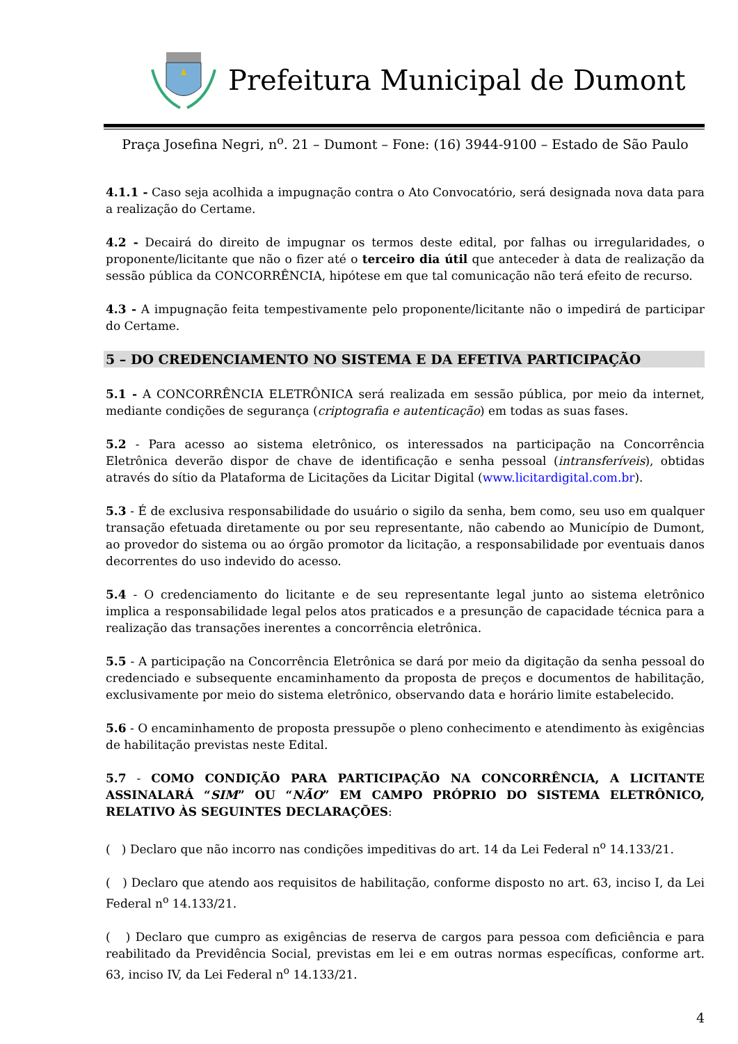Prefeitura Municipal de Dumont
Praça Josefina Negri, n<sup>o</sup>. 21 – Dumont – Fone: (16) 3944-9100 – Estado de São Paulo
4.1.1 - Caso seja acolhida a impugnação contra o Ato Convocatório, será designada nova data para a realização do Certame.
4.2 - Decairá do direito de impugnar os termos deste edital, por falhas ou irregularidades, o proponente/licitante que não o fizer até o terceiro dia útil que anteceder à data de realização da sessão pública da CONCORRÊNCIA, hipótese em que tal comunicação não terá efeito de recurso.
4.3 - A impugnação feita tempestivamente pelo proponente/licitante não o impedirá de participar do Certame.
5 – DO CREDENCIAMENTO NO SISTEMA E DA EFETIVA PARTICIPAÇÃO
5.1 - A CONCORRÊNCIA ELETRÔNICA será realizada em sessão pública, por meio da internet, mediante condições de segurança (criptografia e autenticação) em todas as suas fases.
5.2 - Para acesso ao sistema eletrônico, os interessados na participação na Concorrência Eletrônica deverão dispor de chave de identificação e senha pessoal (intransferíveis), obtidas através do sítio da Plataforma de Licitações da Licitar Digital (www.licitardigital.com.br).
5.3 - É de exclusiva responsabilidade do usuário o sigilo da senha, bem como, seu uso em qualquer transação efetuada diretamente ou por seu representante, não cabendo ao Município de Dumont, ao provedor do sistema ou ao órgão promotor da licitação, a responsabilidade por eventuais danos decorrentes do uso indevido do acesso.
5.4 - O credenciamento do licitante e de seu representante legal junto ao sistema eletrônico implica a responsabilidade legal pelos atos praticados e a presunção de capacidade técnica para a realização das transações inerentes a concorrência eletrônica.
5.5 - A participação na Concorrência Eletrônica se dará por meio da digitação da senha pessoal do credenciado e subsequente encaminhamento da proposta de preços e documentos de habilitação, exclusivamente por meio do sistema eletrônico, observando data e horário limite estabelecido.
5.6 - O encaminhamento de proposta pressupõe o pleno conhecimento e atendimento às exigências de habilitação previstas neste Edital.
5.7 - COMO CONDIÇÃO PARA PARTICIPAÇÃO NA CONCORRÊNCIA, A LICITANTE ASSINALARÁ “SIM” OU “NÃO” EM CAMPO PRÓPRIO DO SISTEMA ELETRÔNICO, RELATIVO ÀS SEGUINTES DECLARAÇÕES:
( ) Declaro que não incorro nas condições impeditivas do art. 14 da Lei Federal n<sup>o</sup> 14.133/21.
( ) Declaro que atendo aos requisitos de habilitação, conforme disposto no art. 63, inciso I, da Lei Federal n<sup>o</sup> 14.133/21.
( ) Declaro que cumpro as exigências de reserva de cargos para pessoa com deficiência e para reabilitado da Previdência Social, previstas em lei e em outras normas específicas, conforme art. 63, inciso IV, da Lei Federal n<sup>o</sup> 14.133/21.
4